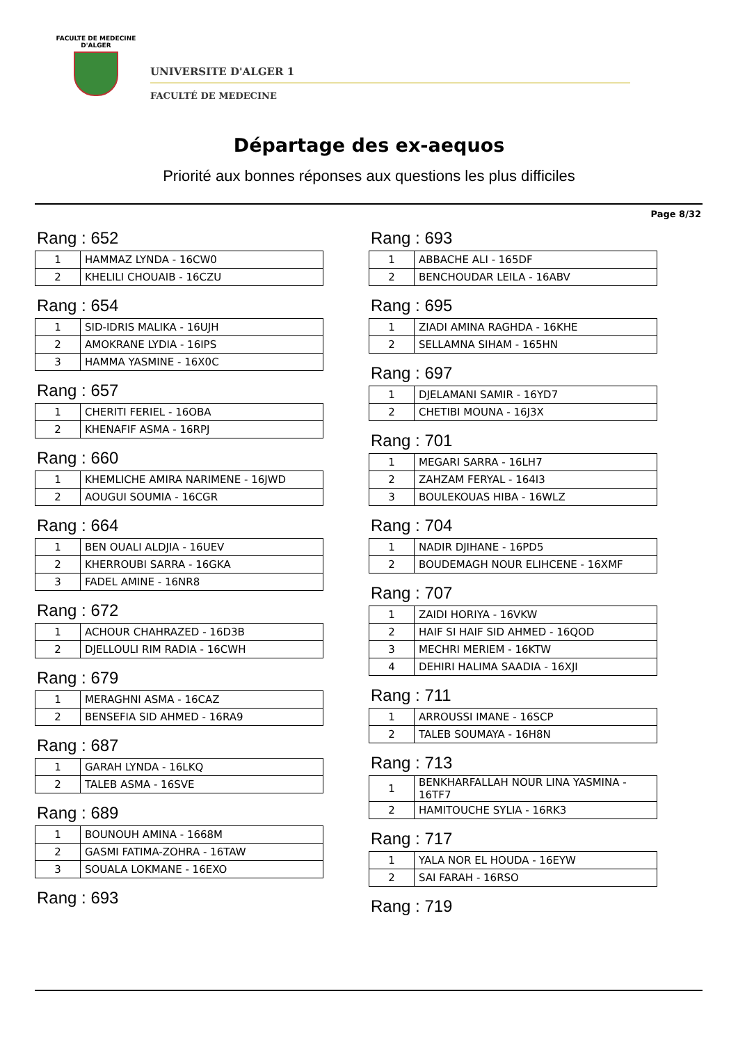FACULTE DE MEDECINE
D'ALGER
UNIVERSITE D'ALGER 1
FACULTÉ DE MEDECINE
Départage des ex-aequos
Priorité aux bonnes réponses aux questions les plus difficiles
Page 8/32
Rang : 652
| 1 | HAMMAZ LYNDA - 16CW0 |
| 2 | KHELILI CHOUAIB - 16CZU |
Rang : 654
| 1 | SID-IDRIS MALIKA - 16UJH |
| 2 | AMOKRANE LYDIA - 16IPS |
| 3 | HAMMA YASMINE - 16X0C |
Rang : 657
| 1 | CHERITI FERIEL - 16OBA |
| 2 | KHENAFIF ASMA - 16RPJ |
Rang : 660
| 1 | KHEMLICHE AMIRA NARIMENE - 16JWD |
| 2 | AOUGUI SOUMIA - 16CGR |
Rang : 664
| 1 | BEN OUALI ALDJIA - 16UEV |
| 2 | KHERROUBI SARRA - 16GKA |
| 3 | FADEL AMINE - 16NR8 |
Rang : 672
| 1 | ACHOUR CHAHRAZED - 16D3B |
| 2 | DJELLOULI RIM RADIA - 16CWH |
Rang : 679
| 1 | MERAGHNI ASMA - 16CAZ |
| 2 | BENSEFIA SID AHMED - 16RA9 |
Rang : 687
| 1 | GARAH LYNDA - 16LKQ |
| 2 | TALEB ASMA - 16SVE |
Rang : 689
| 1 | BOUNOUH AMINA - 1668M |
| 2 | GASMI FATIMA-ZOHRA - 16TAW |
| 3 | SOUALA LOKMANE - 16EXO |
Rang : 693
Rang : 693
| 1 | ABBACHE ALI - 165DF |
| 2 | BENCHOUDAR LEILA - 16ABV |
Rang : 695
| 1 | ZIADI AMINA RAGHDA - 16KHE |
| 2 | SELLAMNA SIHAM - 165HN |
Rang : 697
| 1 | DJELAMANI SAMIR - 16YD7 |
| 2 | CHETIBI MOUNA - 16J3X |
Rang : 701
| 1 | MEGARI SARRA - 16LH7 |
| 2 | ZAHZAM FERYAL - 164I3 |
| 3 | BOULEKOUAS HIBA - 16WLZ |
Rang : 704
| 1 | NADIR DJIHANE - 16PD5 |
| 2 | BOUDEMAGH NOUR ELIHCENE - 16XMF |
Rang : 707
| 1 | ZAIDI HORIYA - 16VKW |
| 2 | HAIF SI HAIF SID AHMED - 16QOD |
| 3 | MECHRI MERIEM - 16KTW |
| 4 | DEHIRI HALIMA SAADIA - 16XJI |
Rang : 711
| 1 | ARROUSSI IMANE - 16SCP |
| 2 | TALEB SOUMAYA - 16H8N |
Rang : 713
| 1 | BENKHARFALLAH NOUR LINA YASMINA - 16TF7 |
| 2 | HAMITOUCHE SYLIA - 16RK3 |
Rang : 717
| 1 | YALA NOR EL HOUDA - 16EYW |
| 2 | SAI FARAH - 16RSO |
Rang : 719